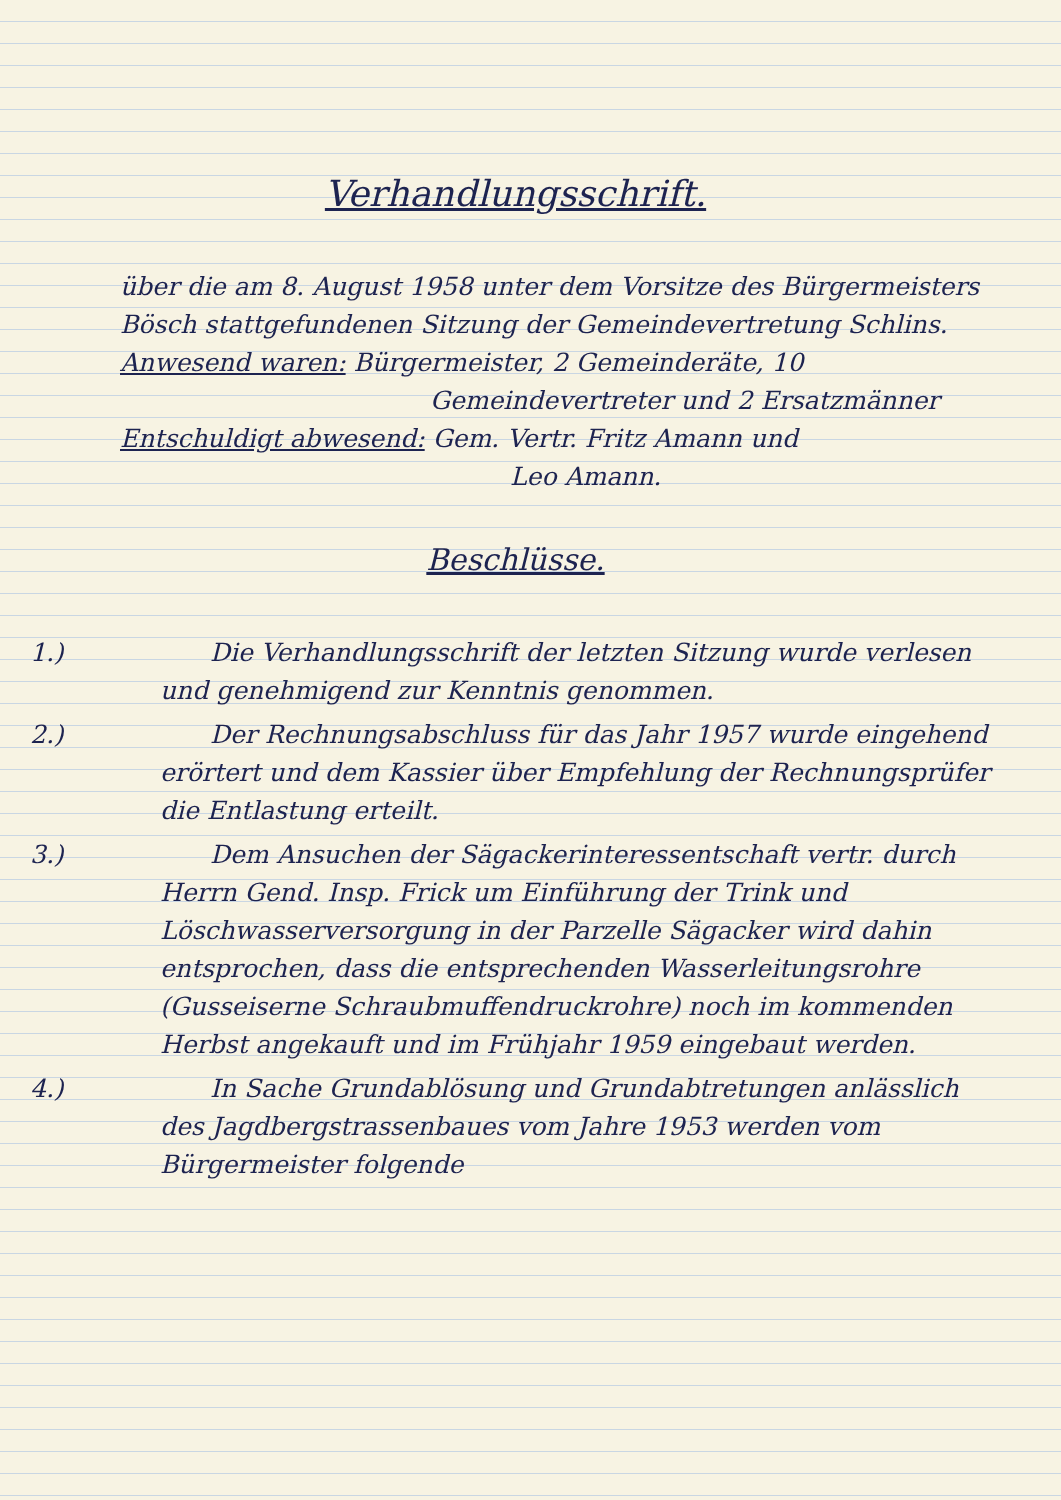Verhandlungsschrift.
über die am 8. August 1958 unter dem Vorsitze des Bürgermeisters Bösch stattgefundenen Sitzung der Gemeindevertretung Schlins.
Anwesend waren: Bürgermeister, 2 Gemeinderäte, 10
Gemeindevertreter und 2 Ersatzmänner
Entschuldigt abwesend: Gem. Vertr. Fritz Amann und
Leo Amann.
Beschlüsse.
1.)  Die Verhandlungsschrift der letzten Sitzung wurde verlesen und genehmigend zur Kenntnis genommen.
2.)  Der Rechnungsabschluss für das Jahr 1957 wurde eingehend erörtert und dem Kassier über Empfehlung der Rechnungsprüfer die Entlastung erteilt.
3.)  Dem Ansuchen der Sägackerinteressentschaft vertr. durch Herrn Gend. Insp. Frick um Einführung der Trink und Löschwasserversorgung in der Parzelle Sägacker wird dahin entsprochen, dass die entsprechenden Wasserleitungsrohre (Gusseiserne Schraubmuffendruckrohre) noch im kommenden Herbst angekauft und im Frühjahr 1959 eingebaut werden.
4.)  In Sache Grundablösung und Grundabtretungen anlässlich des Jagdbergstrassenbaues vom Jahre 1953 werden vom Bürgermeister folgende